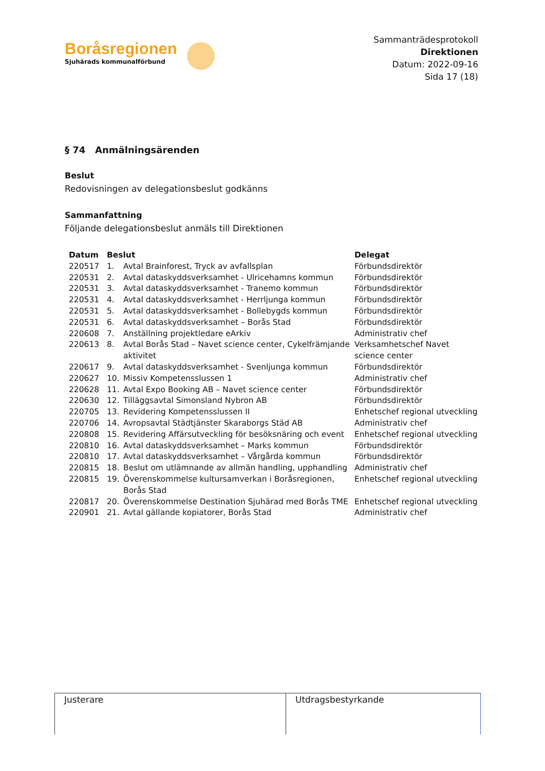Boråsregionen
Sjuhärads kommunalförbund
Sammanträdesprotokoll
Direktionen
Datum: 2022-09-16
Sida 17 (18)
§ 74 Anmälningsärenden
Beslut
Redovisningen av delegationsbeslut godkänns
Sammanfattning
Följande delegationsbeslut anmäls till Direktionen
| Datum | Beslut | | Delegat |
| --- | --- | --- | --- |
| 220517 | 1. | Avtal Brainforest, Tryck av avfallsplan | Förbundsdirektör |
| 220531 | 2. | Avtal dataskyddsverksamhet - Ulricehamns kommun | Förbundsdirektör |
| 220531 | 3. | Avtal dataskyddsverksamhet - Tranemo kommun | Förbundsdirektör |
| 220531 | 4. | Avtal dataskyddsverksamhet - Herrljunga kommun | Förbundsdirektör |
| 220531 | 5. | Avtal dataskyddsverksamhet - Bollebygds kommun | Förbundsdirektör |
| 220531 | 6. | Avtal dataskyddsverksamhet – Borås Stad | Förbundsdirektör |
| 220608 | 7. | Anställning projektledare eArkiv | Administrativ chef |
| 220613 | 8. | Avtal Borås Stad – Navet science center, Cykelfrämjande aktivitet | Verksamhetschef Navet science center |
| 220617 | 9. | Avtal dataskyddsverksamhet - Svenljunga kommun | Förbundsdirektör |
| 220627 | 10. | Missiv Kompetensslussen 1 | Administrativ chef |
| 220628 | 11. | Avtal Expo Booking AB – Navet science center | Förbundsdirektör |
| 220630 | 12. | Tilläggsavtal Simonsland Nybron AB | Förbundsdirektör |
| 220705 | 13. | Revidering Kompetensslussen II | Enhetschef regional utveckling |
| 220706 | 14. | Avropsavtal Städtjänster Skaraborgs Städ AB | Administrativ chef |
| 220808 | 15. | Revidering Affärsutveckling för besöksnäring och event | Enhetschef regional utveckling |
| 220810 | 16. | Avtal dataskyddsverksamhet – Marks kommun | Förbundsdirektör |
| 220810 | 17. | Avtal dataskyddsverksamhet – Vårgårda kommun | Förbundsdirektör |
| 220815 | 18. | Beslut om utlämnande av allmän handling, upphandling | Administrativ chef |
| 220815 | 19. | Överenskommelse kultursamverkan i Boråsregionen, Borås Stad | Enhetschef regional utveckling |
| 220817 | 20. | Överenskommelse Destination Sjuhärad med Borås TME | Enhetschef regional utveckling |
| 220901 | 21. | Avtal gällande kopiatorer, Borås Stad | Administrativ chef |
Justerare Utdragsbestyrkande